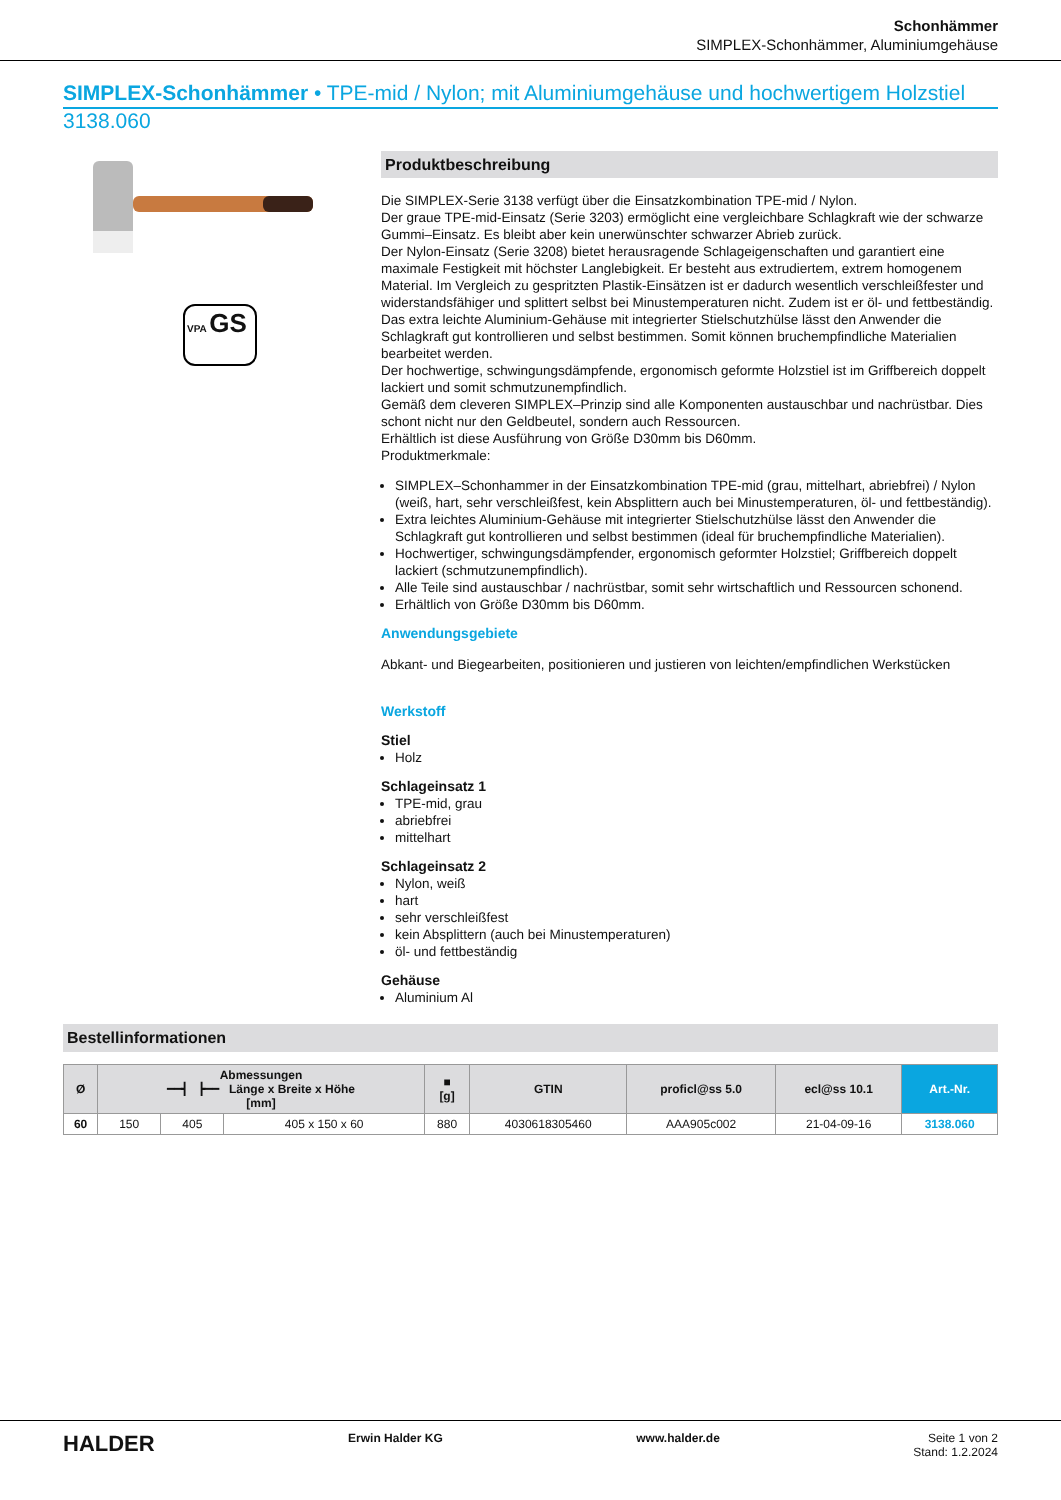Schonhämmer
SIMPLEX-Schonhämmer, Aluminiumgehäuse
SIMPLEX-Schonhämmer • TPE-mid / Nylon; mit Aluminiumgehäuse und hochwertigem Holzstiel
3138.060
VPA GS
Produktbeschreibung
Die SIMPLEX-Serie 3138 verfügt über die Einsatzkombination TPE-mid / Nylon.
Der graue TPE-mid-Einsatz (Serie 3203) ermöglicht eine vergleichbare Schlagkraft wie der schwarze Gummi–Einsatz. Es bleibt aber kein unerwünschter schwarzer Abrieb zurück.
Der Nylon-Einsatz (Serie 3208) bietet herausragende Schlageigenschaften und garantiert eine maximale Festigkeit mit höchster Langlebigkeit. Er besteht aus extrudiertem, extrem homogenem Material. Im Vergleich zu gespritzten Plastik-Einsätzen ist er dadurch wesentlich verschleißfester und widerstandsfähiger und splittert selbst bei Minustemperaturen nicht. Zudem ist er öl- und fettbeständig.
Das extra leichte Aluminium-Gehäuse mit integrierter Stielschutzhülse lässt den Anwender die Schlagkraft gut kontrollieren und selbst bestimmen. Somit können bruchempfindliche Materialien bearbeitet werden.
Der hochwertige, schwingungsdämpfende, ergonomisch geformte Holzstiel ist im Griffbereich doppelt lackiert und somit schmutzunempfindlich.
Gemäß dem cleveren SIMPLEX–Prinzip sind alle Komponenten austauschbar und nachrüstbar. Dies schont nicht nur den Geldbeutel, sondern auch Ressourcen.
Erhältlich ist diese Ausführung von Größe D30mm bis D60mm.
Produktmerkmale:
SIMPLEX–Schonhammer in der Einsatzkombination TPE-mid (grau, mittelhart, abriebfrei) / Nylon (weiß, hart, sehr verschleißfest, kein Absplittern auch bei Minustemperaturen, öl- und fettbeständig).
Extra leichtes Aluminium-Gehäuse mit integrierter Stielschutzhülse lässt den Anwender die Schlagkraft gut kontrollieren und selbst bestimmen (ideal für bruchempfindliche Materialien).
Hochwertiger, schwingungsdämpfender, ergonomisch geformter Holzstiel; Griffbereich doppelt lackiert (schmutzunempfindlich).
Alle Teile sind austauschbar / nachrüstbar, somit sehr wirtschaftlich und Ressourcen schonend.
Erhältlich von Größe D30mm bis D60mm.
Anwendungsgebiete
Abkant- und Biegearbeiten, positionieren und justieren von leichten/empfindlichen Werkstücken
Werkstoff
Stiel
Holz
Schlageinsatz 1
TPE-mid, grau
abriebfrei
mittelhart
Schlageinsatz 2
Nylon, weiß
hart
sehr verschleißfest
kein Absplittern (auch bei Minustemperaturen)
öl- und fettbeständig
Gehäuse
Aluminium Al
Bestellinformationen
| Ø | Abmessungen ━━┫ ┣━━ Länge x Breite x Höhe [mm] | | | ■ [g] | GTIN | proficl@ss 5.0 | ecl@ss 10.1 | Art.-Nr. |
| --- | --- | --- | --- | --- | --- | --- | --- | --- |
| 60 | 150 | 405 | 405 x 150 x 60 | 880 | 4030618305460 | AAA905c002 | 21-04-09-16 | 3138.060 |
HALDER Erwin Halder KG www.halder.de Seite 1 von 2
Stand: 1.2.2024